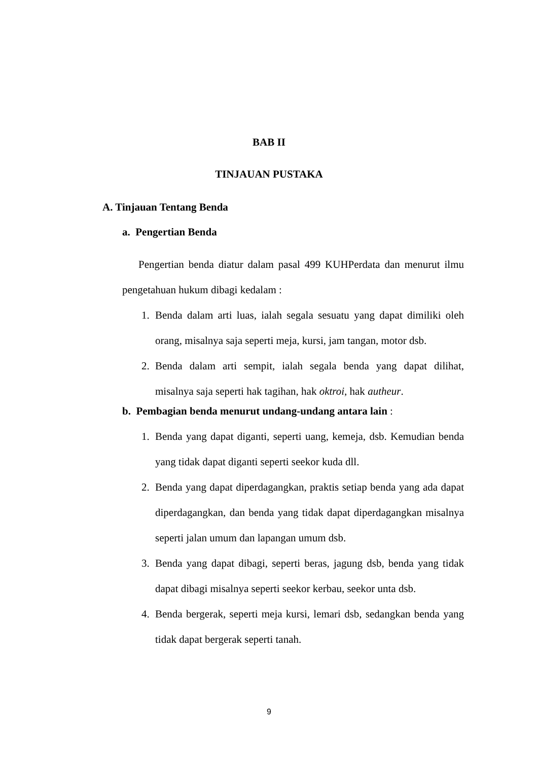BAB II
TINJAUAN PUSTAKA
A. Tinjauan Tentang Benda
a. Pengertian Benda
Pengertian benda diatur dalam pasal 499 KUHPerdata dan menurut ilmu pengetahuan hukum dibagi kedalam :
1. Benda dalam arti luas, ialah segala sesuatu yang dapat dimiliki oleh orang, misalnya saja seperti meja, kursi, jam tangan, motor dsb.
2. Benda dalam arti sempit, ialah segala benda yang dapat dilihat, misalnya saja seperti hak tagihan, hak oktroi, hak autheur.
b. Pembagian benda menurut undang-undang antara lain :
1. Benda yang dapat diganti, seperti uang, kemeja, dsb. Kemudian benda yang tidak dapat diganti seperti seekor kuda dll.
2. Benda yang dapat diperdagangkan, praktis setiap benda yang ada dapat diperdagangkan, dan benda yang tidak dapat diperdagangkan misalnya seperti jalan umum dan lapangan umum dsb.
3. Benda yang dapat dibagi, seperti beras, jagung dsb, benda yang tidak dapat dibagi misalnya seperti seekor kerbau, seekor unta dsb.
4. Benda bergerak, seperti meja kursi, lemari dsb, sedangkan benda yang tidak dapat bergerak seperti tanah.
9